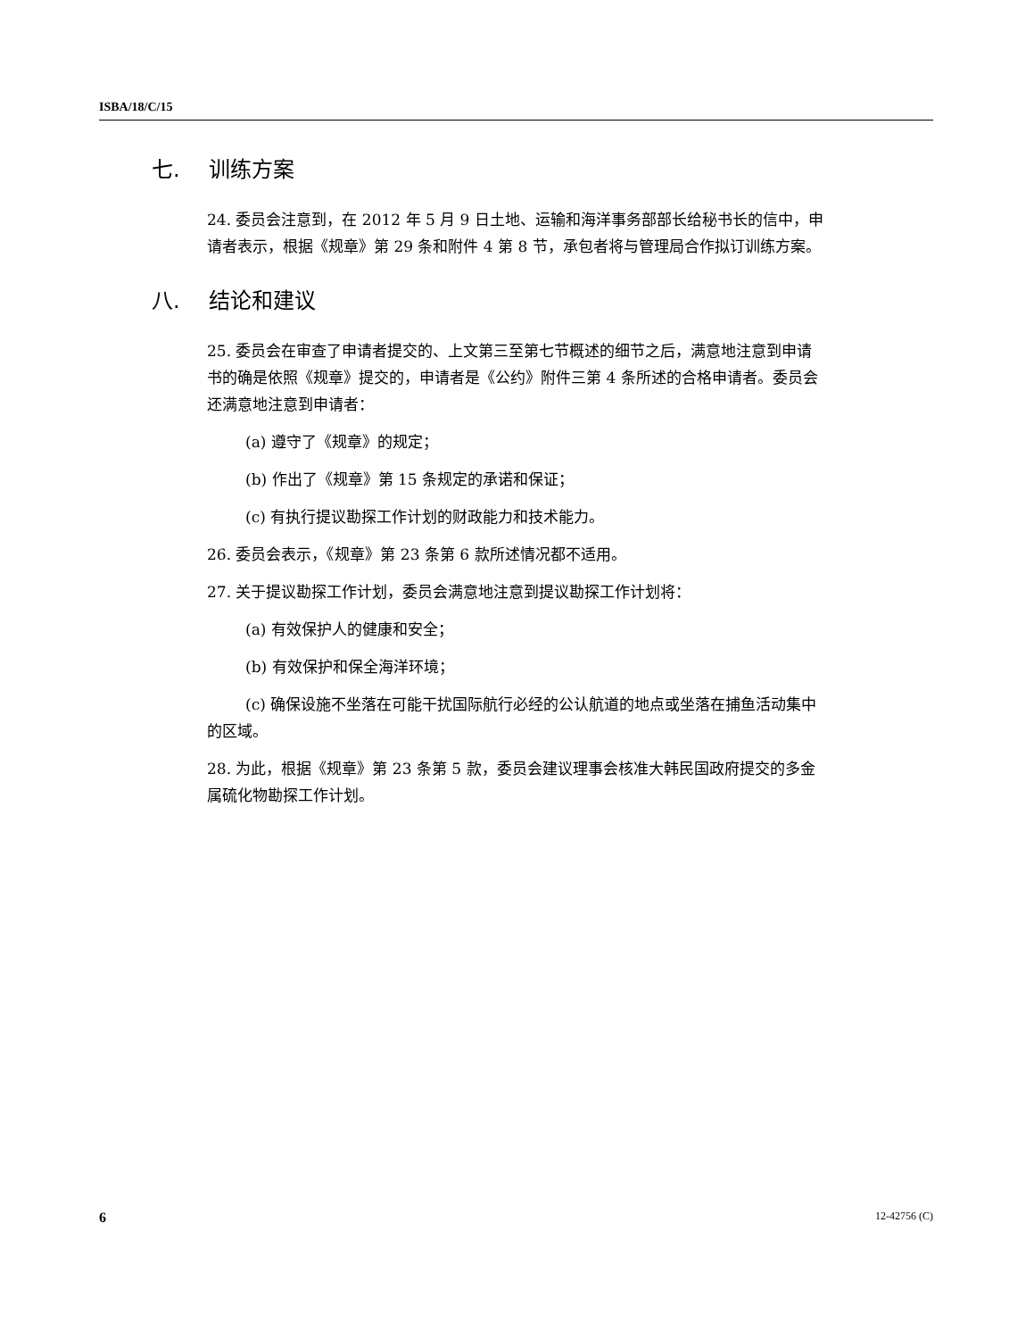ISBA/18/C/15
七. 训练方案
24. 委员会注意到，在 2012 年 5 月 9 日土地、运输和海洋事务部部长给秘书长的信中，申请者表示，根据《规章》第 29 条和附件 4 第 8 节，承包者将与管理局合作拟订训练方案。
八. 结论和建议
25. 委员会在审查了申请者提交的、上文第三至第七节概述的细节之后，满意地注意到申请书的确是依照《规章》提交的，申请者是《公约》附件三第 4 条所述的合格申请者。委员会还满意地注意到申请者：
(a) 遵守了《规章》的规定；
(b) 作出了《规章》第 15 条规定的承诺和保证；
(c) 有执行提议勘探工作计划的财政能力和技术能力。
26. 委员会表示，《规章》第 23 条第 6 款所述情况都不适用。
27. 关于提议勘探工作计划，委员会满意地注意到提议勘探工作计划将：
(a) 有效保护人的健康和安全；
(b) 有效保护和保全海洋环境；
(c) 确保设施不坐落在可能干扰国际航行必经的公认航道的地点或坐落在捕鱼活动集中的区域。
28. 为此，根据《规章》第 23 条第 5 款，委员会建议理事会核准大韩民国政府提交的多金属硫化物勘探工作计划。
6 12-42756 (C)